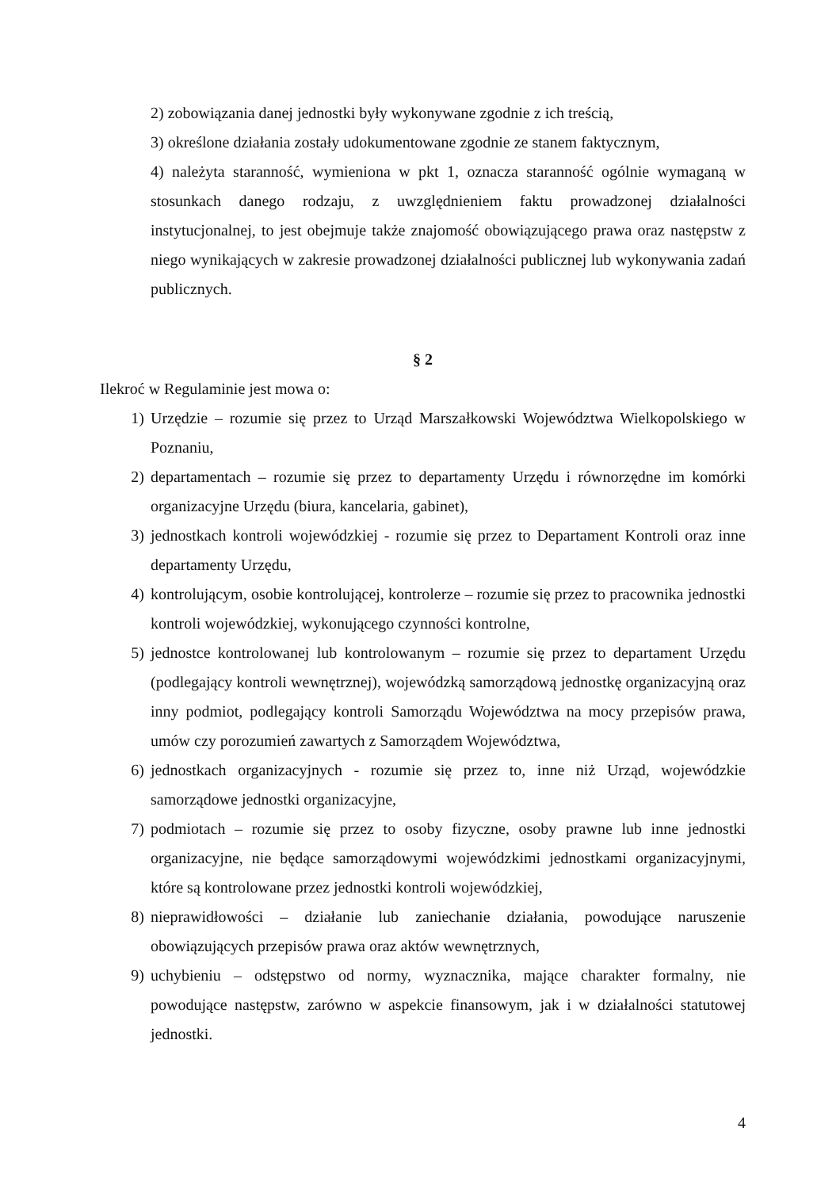2) zobowiązania danej jednostki były wykonywane zgodnie z ich treścią,
3) określone działania zostały udokumentowane zgodnie ze stanem faktycznym,
4) należyta staranność, wymieniona w pkt 1, oznacza staranność ogólnie wymaganą w stosunkach danego rodzaju, z uwzględnieniem faktu prowadzonej działalności instytucjonalnej, to jest obejmuje także znajomość obowiązującego prawa oraz następstw z niego wynikających w zakresie prowadzonej działalności publicznej lub wykonywania zadań publicznych.
§ 2
Ilekroć w Regulaminie jest mowa o:
1) Urzędzie – rozumie się przez to Urząd Marszałkowski Województwa Wielkopolskiego w Poznaniu,
2) departamentach – rozumie się przez to departamenty Urzędu i równorzędne im komórki organizacyjne Urzędu (biura, kancelaria, gabinet),
3) jednostkach kontroli wojewódzkiej - rozumie się przez to Departament Kontroli oraz inne departamenty Urzędu,
4) kontrolującym, osobie kontrolującej, kontrolerze – rozumie się przez to pracownika jednostki kontroli wojewódzkiej, wykonującego czynności kontrolne,
5) jednostce kontrolowanej lub kontrolowanym – rozumie się przez to departament Urzędu (podlegający kontroli wewnętrznej), wojewódzką samorządową jednostkę organizacyjną oraz inny podmiot, podlegający kontroli Samorządu Województwa na mocy przepisów prawa, umów czy porozumień zawartych z Samorządem Województwa,
6) jednostkach organizacyjnych - rozumie się przez to, inne niż Urząd, wojewódzkie samorządowe jednostki organizacyjne,
7) podmiotach – rozumie się przez to osoby fizyczne, osoby prawne lub inne jednostki organizacyjne, nie będące samorządowymi wojewódzkimi jednostkami organizacyjnymi, które są kontrolowane przez jednostki kontroli wojewódzkiej,
8) nieprawidłowości – działanie lub zaniechanie działania, powodujące naruszenie obowiązujących przepisów prawa oraz aktów wewnętrznych,
9) uchybieniu – odstępstwo od normy, wyznacznika, mające charakter formalny, nie powodujące następstw, zarówno w aspekcie finansowym, jak i w działalności statutowej jednostki.
4